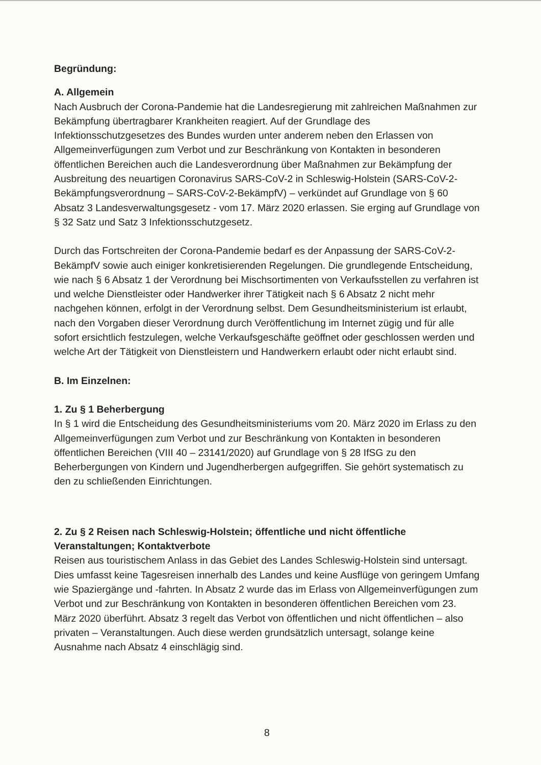Begründung:
A. Allgemein
Nach Ausbruch der Corona-Pandemie hat die Landesregierung mit zahlreichen Maßnahmen zur Bekämpfung übertragbarer Krankheiten reagiert. Auf der Grundlage des Infektionsschutzgesetzes des Bundes wurden unter anderem neben den Erlassen von Allgemeinverfügungen zum Verbot und zur Beschränkung von Kontakten in besonderen öffentlichen Bereichen auch die Landesverordnung über Maßnahmen zur Bekämpfung der Ausbreitung des neuartigen Coronavirus SARS-CoV-2 in Schleswig-Holstein (SARS-CoV-2-Bekämpfungsverordnung – SARS-CoV-2-BekämpfV) – verkündet auf Grundlage von § 60 Absatz 3 Landesverwaltungsgesetz - vom 17. März 2020 erlassen. Sie erging auf Grundlage von § 32 Satz und Satz 3 Infektionsschutzgesetz.
Durch das Fortschreiten der Corona-Pandemie bedarf es der Anpassung der SARS-CoV-2-BekämpfV sowie auch einiger konkretisierenden Regelungen. Die grundlegende Entscheidung, wie nach § 6 Absatz 1 der Verordnung bei Mischsortimenten von Verkaufsstellen zu verfahren ist und welche Dienstleister oder Handwerker ihrer Tätigkeit nach § 6 Absatz 2 nicht mehr nachgehen können, erfolgt in der Verordnung selbst. Dem Gesundheitsministerium ist erlaubt, nach den Vorgaben dieser Verordnung durch Veröffentlichung im Internet zügig und für alle sofort ersichtlich festzulegen, welche Verkaufsgeschäfte geöffnet oder geschlossen werden und welche Art der Tätigkeit von Dienstleistern und Handwerkern erlaubt oder nicht erlaubt sind.
B. Im Einzelnen:
1. Zu § 1 Beherbergung
In § 1 wird die Entscheidung des Gesundheitsministeriums vom 20. März 2020 im Erlass zu den Allgemeinverfügungen zum Verbot und zur Beschränkung von Kontakten in besonderen öffentlichen Bereichen (VIII 40 – 23141/2020) auf Grundlage von § 28 IfSG zu den Beherbergungen von Kindern und Jugendherbergen aufgegriffen. Sie gehört systematisch zu den zu schließenden Einrichtungen.
2. Zu § 2 Reisen nach Schleswig-Holstein; öffentliche und nicht öffentliche Veranstaltungen; Kontaktverbote
Reisen aus touristischem Anlass in das Gebiet des Landes Schleswig-Holstein sind untersagt. Dies umfasst keine Tagesreisen innerhalb des Landes und keine Ausflüge von geringem Umfang wie Spaziergänge und -fahrten. In Absatz 2 wurde das im Erlass von Allgemeinverfügungen zum Verbot und zur Beschränkung von Kontakten in besonderen öffentlichen Bereichen vom 23. März 2020 überführt. Absatz 3 regelt das Verbot von öffentlichen und nicht öffentlichen – also privaten – Veranstaltungen. Auch diese werden grundsätzlich untersagt, solange keine Ausnahme nach Absatz 4 einschlägig sind.
8